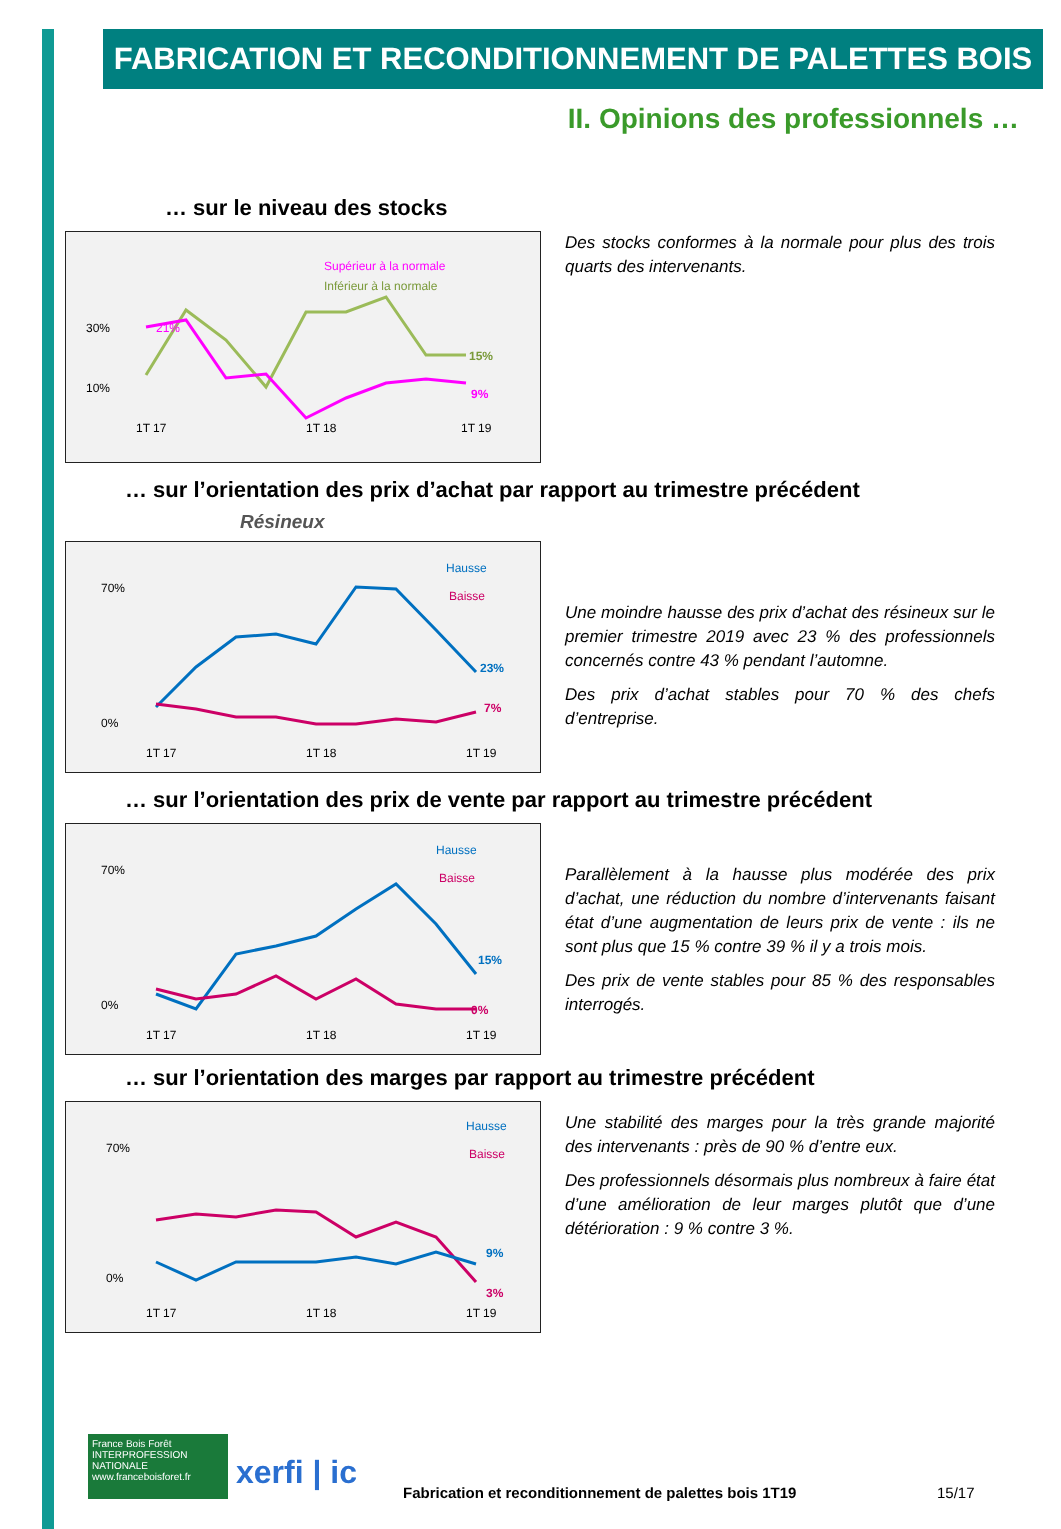FABRICATION ET RECONDITIONNEMENT DE PALETTES BOIS
II. Opinions des professionnels …
… sur le niveau des stocks
Supérieur à la normale
Inférieur à la normale
30%
10%
21%
15%
9%
1T 17
1T 18
1T 19
Des stocks conformes à la normale pour plus des trois quarts des intervenants.
… sur l’orientation des prix d’achat par rapport au trimestre précédent
Résineux
Hausse
Baisse
70%
0%
23%
7%
1T 17
1T 18
1T 19
Une moindre hausse des prix d’achat des résineux sur le premier trimestre 2019 avec 23 % des professionnels concernés contre 43 % pendant l’automne.
Des prix d’achat stables pour 70 % des chefs d’entreprise.
… sur l’orientation des prix de vente par rapport au trimestre précédent
Hausse
Baisse
70%
0%
15%
0%
1T 17
1T 18
1T 19
Parallèlement à la hausse plus modérée des prix d’achat, une réduction du nombre d’intervenants faisant état d’une augmentation de leurs prix de vente : ils ne sont plus que 15 % contre 39 % il y a trois mois.
Des prix de vente stables pour 85 % des responsables interrogés.
… sur l’orientation des marges par rapport au trimestre précédent
Hausse
Baisse
70%
0%
9%
3%
1T 17
1T 18
1T 19
Une stabilité des marges pour la très grande majorité des intervenants : près de 90 % d’entre eux.
Des professionnels désormais plus nombreux à faire état d’une amélioration de leur marges plutôt que d’une détérioration : 9 % contre 3 %.
France Bois Forêt INTERPROFESSION NATIONALE www.franceboisforet.fr
xerfi | ic
Fabrication et reconditionnement de palettes bois 1T19
15/17